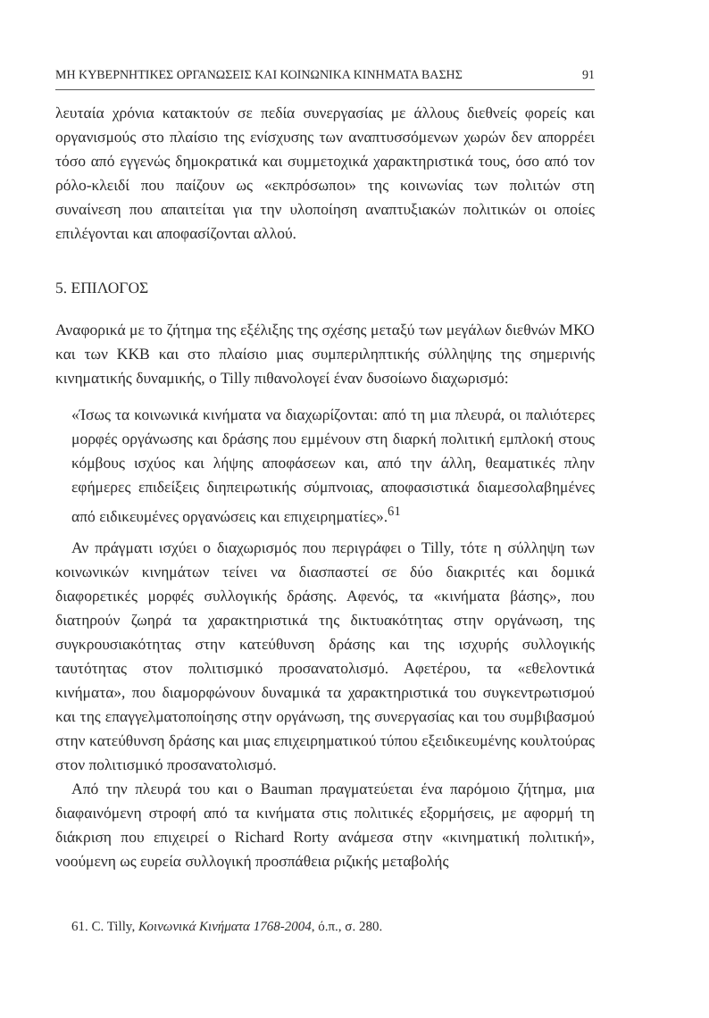ΜΗ ΚΥΒΕΡΝΗΤΙΚΕΣ ΟΡΓΑΝΩΣΕΙΣ ΚΑΙ ΚΟΙΝΩΝΙΚΑ ΚΙΝΗΜΑΤΑ ΒΑΣΗΣ 91
λευταία χρόνια κατακτούν σε πεδία συνεργασίας με άλλους διεθνείς φορείς και οργανισμούς στο πλαίσιο της ενίσχυσης των αναπτυσσόμενων χωρών δεν απορρέει τόσο από εγγενώς δημοκρατικά και συμμετοχικά χαρακτηριστικά τους, όσο από τον ρόλο-κλειδί που παίζουν ως «εκπρόσωποι» της κοινωνίας των πολιτών στη συναίνεση που απαιτείται για την υλοποίηση αναπτυξιακών πολιτικών οι οποίες επιλέγονται και αποφασίζονται αλλού.
5. ΕΠΙΛΟΓΟΣ
Αναφορικά με το ζήτημα της εξέλιξης της σχέσης μεταξύ των μεγάλων διεθνών ΜΚΟ και των ΚΚΒ και στο πλαίσιο μιας συμπεριληπτικής σύλληψης της σημερινής κινηματικής δυναμικής, ο Tilly πιθανολογεί έναν δυσοίωνο διαχωρισμό:
«Ίσως τα κοινωνικά κινήματα να διαχωρίζονται: από τη μια πλευρά, οι παλιότερες μορφές οργάνωσης και δράσης που εμμένουν στη διαρκή πολιτική εμπλοκή στους κόμβους ισχύος και λήψης αποφάσεων και, από την άλλη, θεαματικές πλην εφήμερες επιδείξεις διηπειρωτικής σύμπνοιας, αποφασιστικά διαμεσολαβημένες από ειδικευμένες οργανώσεις και επιχειρηματίες».<sup>61</sup>
Αν πράγματι ισχύει ο διαχωρισμός που περιγράφει ο Tilly, τότε η σύλληψη των κοινωνικών κινημάτων τείνει να διασπαστεί σε δύο διακριτές και δομικά διαφορετικές μορφές συλλογικής δράσης. Αφενός, τα «κινήματα βάσης», που διατηρούν ζωηρά τα χαρακτηριστικά της δικτυακότητας στην οργάνωση, της συγκρουσιακότητας στην κατεύθυνση δράσης και της ισχυρής συλλογικής ταυτότητας στον πολιτισμικό προσανατολισμό. Αφετέρου, τα «εθελοντικά κινήματα», που διαμορφώνουν δυναμικά τα χαρακτηριστικά του συγκεντρωτισμού και της επαγγελματοποίησης στην οργάνωση, της συνεργασίας και του συμβιβασμού στην κατεύθυνση δράσης και μιας επιχειρηματικού τύπου εξειδικευμένης κουλτούρας στον πολιτισμικό προσανατολισμό.
Από την πλευρά του και ο Bauman πραγματεύεται ένα παρόμοιο ζήτημα, μια διαφαινόμενη στροφή από τα κινήματα στις πολιτικές εξορμήσεις, με αφορμή τη διάκριση που επιχειρεί ο Richard Rorty ανάμεσα στην «κινηματική πολιτική», νοούμενη ως ευρεία συλλογική προσπάθεια ριζικής μεταβολής
61. C. Tilly, Κοινωνικά Κινήματα 1768-2004, ό.π., σ. 280.